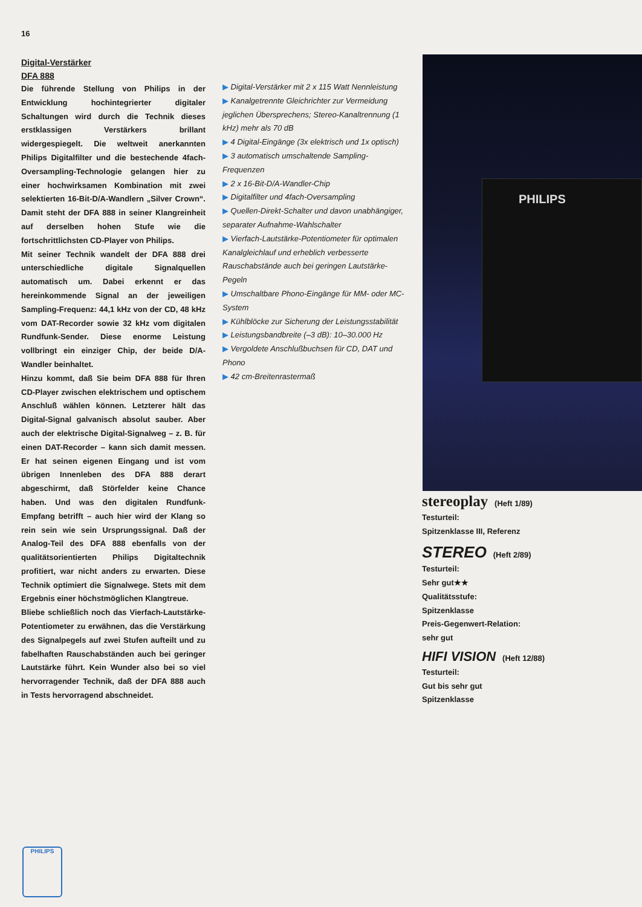16
Digital-Verstärker
DFA 888
Die führende Stellung von Philips in der Entwicklung hochintegrierter digitaler Schaltungen wird durch die Technik dieses erstklassigen Verstärkers brillant widergespiegelt. Die weltweit anerkannten Philips Digitalfilter und die bestechende 4fach-Oversampling-Technologie gelangen hier zu einer hochwirksamen Kombination mit zwei selektierten 16-Bit-D/A-Wandlern „Silver Crown“. Damit steht der DFA 888 in seiner Klangreinheit auf derselben hohen Stufe wie die fortschrittlichsten CD-Player von Philips.
Mit seiner Technik wandelt der DFA 888 drei unterschiedliche digitale Signalquellen automatisch um. Dabei erkennt er das hereinkommende Signal an der jeweiligen Sampling-Frequenz: 44,1 kHz von der CD, 48 kHz vom DAT-Recorder sowie 32 kHz vom digitalen Rundfunk-Sender. Diese enorme Leistung vollbringt ein einziger Chip, der beide D/A-Wandler beinhaltet.
Hinzu kommt, daß Sie beim DFA 888 für Ihren CD-Player zwischen elektrischem und optischem Anschluß wählen können. Letzterer hält das Digital-Signal galvanisch absolut sauber. Aber auch der elektrische Digital-Signalweg – z. B. für einen DAT-Recorder – kann sich damit messen. Er hat seinen eigenen Eingang und ist vom übrigen Innenleben des DFA 888 derart abgeschirmt, daß Störfelder keine Chance haben. Und was den digitalen Rundfunk-Empfang betrifft – auch hier wird der Klang so rein sein wie sein Ursprungssignal. Daß der Analog-Teil des DFA 888 ebenfalls von der qualitätsorientierten Philips Digitaltechnik profitiert, war nicht anders zu erwarten. Diese Technik optimiert die Signalwege. Stets mit dem Ergebnis einer höchstmöglichen Klangtreue.
Bliebe schließlich noch das Vierfach-Lautstärke-Potentiometer zu erwähnen, das die Verstärkung des Signalpegels auf zwei Stufen aufteilt und zu fabelhaften Rauschabständen auch bei geringer Lautstärke führt. Kein Wunder also bei so viel hervorragender Technik, daß der DFA 888 auch in Tests hervorragend abschneidet.
▶ Digital-Verstärker mit 2 x 115 Watt Nennleistung
▶ Kanalgetrennte Gleichrichter zur Vermeidung jeglichen Übersprechens; Stereo-Kanaltrennung (1 kHz) mehr als 70 dB
▶ 4 Digital-Eingänge (3x elektrisch und 1x optisch)
▶ 3 automatisch umschaltende Sampling-Frequenzen
▶ 2 x 16-Bit-D/A-Wandler-Chip
▶ Digitalfilter und 4fach-Oversampling
▶ Quellen-Direkt-Schalter und davon unabhängiger, separater Aufnahme-Wahlschalter
▶ Vierfach-Lautstärke-Potentiometer für optimalen Kanalgleichlauf und erheblich verbesserte Rauschabstände auch bei geringen Lautstärke-Pegeln
▶ Umschaltbare Phono-Eingänge für MM- oder MC-System
▶ Kühlblöcke zur Sicherung der Leistungsstabilität
▶ Leistungsbandbreite (–3 dB): 10–30.000 Hz
▶ Vergoldete Anschlußbuchsen für CD, DAT und Phono
▶ 42 cm-Breitenrastermaß
PHILIPS
stereoplay (Heft 1/89)
Testurteil:
Spitzenklasse III, Referenz
STEREO (Heft 2/89)
Testurteil:
Sehr gut★★
Qualitätsstufe:
Spitzenklasse
Preis-Gegenwert-Relation:
sehr gut
HIFI VISION (Heft 12/88)
Testurteil:
Gut bis sehr gut
Spitzenklasse
PHILIPS